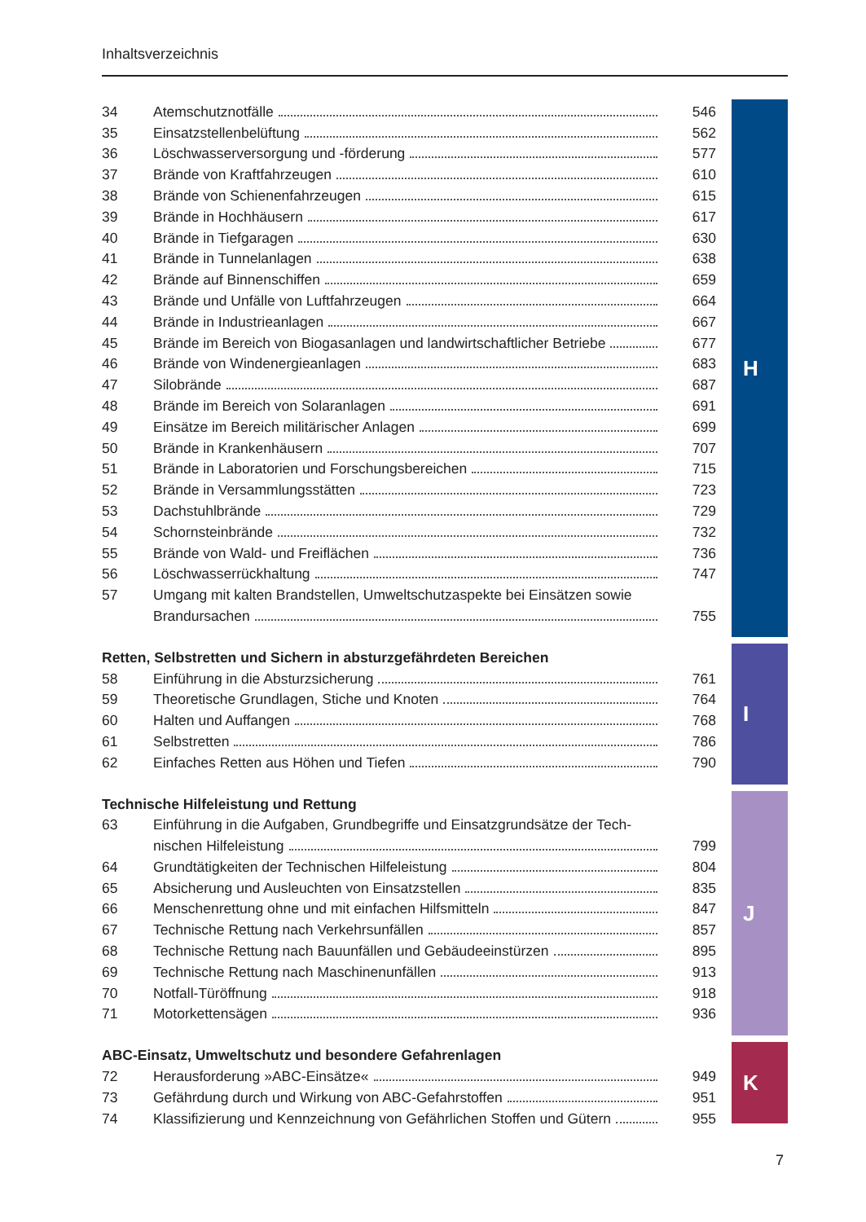Inhaltsverzeichnis
| 34 | Atemschutznotfälle | 546 |
| 35 | Einsatzstellenbelüftung | 562 |
| 36 | Löschwasserversorgung und -förderung | 577 |
| 37 | Brände von Kraftfahrzeugen | 610 |
| 38 | Brände von Schienenfahrzeugen | 615 |
| 39 | Brände in Hochhäusern | 617 |
| 40 | Brände in Tiefgaragen | 630 |
| 41 | Brände in Tunnelanlagen | 638 |
| 42 | Brände auf Binnenschiffen | 659 |
| 43 | Brände und Unfälle von Luftfahrzeugen | 664 |
| 44 | Brände in Industrieanlagen | 667 |
| 45 | Brände im Bereich von Biogasanlagen und landwirtschaftlicher Betriebe | 677 |
| 46 | Brände von Windenergieanlagen | 683 |
| 47 | Silobrände | 687 |
| 48 | Brände im Bereich von Solaranlagen | 691 |
| 49 | Einsätze im Bereich militärischer Anlagen | 699 |
| 50 | Brände in Krankenhäusern | 707 |
| 51 | Brände in Laboratorien und Forschungsbereichen | 715 |
| 52 | Brände in Versammlungsstätten | 723 |
| 53 | Dachstuhlbrände | 729 |
| 54 | Schornsteinbrände | 732 |
| 55 | Brände von Wald- und Freiflächen | 736 |
| 56 | Löschwasserrückhaltung | 747 |
| 57 | Umgang mit kalten Brandstellen, Umweltschutzaspekte bei Einsätzen sowie | |
| | Brandursachen | 755 |
| Retten, Selbstretten und Sichern in absturzgefährdeten Bereichen | | |
| 58 | Einführung in die Absturzsicherung | 761 |
| 59 | Theoretische Grundlagen, Stiche und Knoten | 764 |
| 60 | Halten und Auffangen | 768 |
| 61 | Selbstretten | 786 |
| 62 | Einfaches Retten aus Höhen und Tiefen | 790 |
| Technische Hilfeleistung und Rettung | | |
| 63 | Einführung in die Aufgaben, Grundbegriffe und Einsatzgrundsätze der Tech- | |
| | nischen Hilfeleistung | 799 |
| 64 | Grundtätigkeiten der Technischen Hilfeleistung | 804 |
| 65 | Absicherung und Ausleuchten von Einsatzstellen | 835 |
| 66 | Menschenrettung ohne und mit einfachen Hilfsmitteln | 847 |
| 67 | Technische Rettung nach Verkehrsunfällen | 857 |
| 68 | Technische Rettung nach Bauunfällen und Gebäudeeinstürzen | 895 |
| 69 | Technische Rettung nach Maschinenunfällen | 913 |
| 70 | Notfall-Türöffnung | 918 |
| 71 | Motorkettensägen | 936 |
| ABC-Einsatz, Umweltschutz und besondere Gefahrenlagen | | |
| 72 | Herausforderung »ABC-Einsätze« | 949 |
| 73 | Gefährdung durch und Wirkung von ABC-Gefahrstoffen | 951 |
| 74 | Klassifizierung und Kennzeichnung von Gefährlichen Stoffen und Gütern | 955 |
H
I
J
K
7